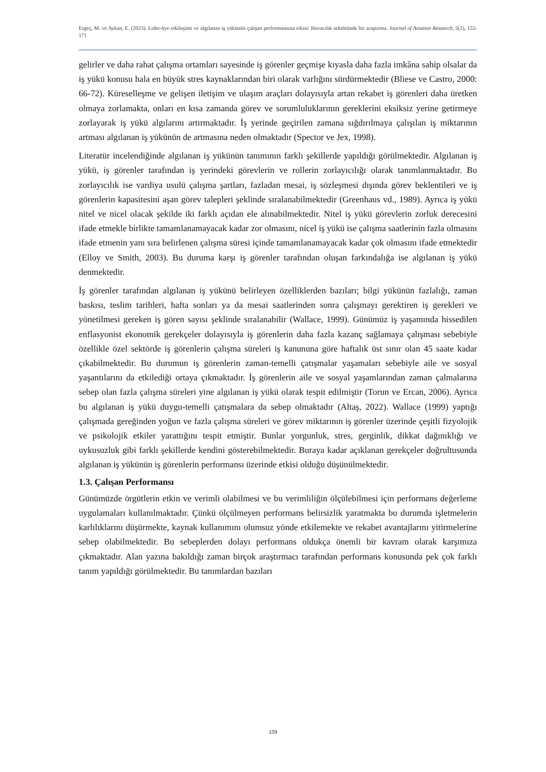Ergeç, M. ve Aykan, E. (2023). Lider-üye etkileşimi ve algılanan iş yükünün çalışan performansına etkisi: Havacılık sektöründe bir araştırma. Journal of Aviation Research, 5(2), 155-171
gelirler ve daha rahat çalışma ortamları sayesinde iş görenler geçmişe kıyasla daha fazla imkâna sahip olsalar da iş yükü konusu hala en büyük stres kaynaklarından biri olarak varlığını sürdürmektedir (Bliese ve Castro, 2000: 66-72). Küreselleşme ve gelişen iletişim ve ulaşım araçları dolayısıyla artan rekabet iş görenleri daha üretken olmaya zorlamakta, onları en kısa zamanda görev ve sorumluluklarının gereklerini eksiksiz yerine getirmeye zorlayarak iş yükü algılarını artırmaktadır. İş yerinde geçirilen zamana sığdırılmaya çalışılan iş miktarının artması algılanan iş yükünün de artmasına neden olmaktadır (Spector ve Jex, 1998).
Literatür incelendiğinde algılanan iş yükünün tanımının farklı şekillerde yapıldığı görülmektedir. Algılanan iş yükü, iş görenler tarafından iş yerindeki görevlerin ve rollerin zorlayıcılığı olarak tanımlanmaktadır. Bu zorlayıcılık ise vardiya usulü çalışma şartları, fazladan mesai, iş sözleşmesi dışında görev beklentileri ve iş görenlerin kapasitesini aşan görev talepleri şeklinde sıralanabilmektedir (Greenhaus vd., 1989). Ayrıca iş yükü nitel ve nicel olacak şekilde iki farklı açıdan ele alınabilmektedir. Nitel iş yükü görevlerin zorluk derecesini ifade etmekle birlikte tamamlanamayacak kadar zor olmasını, nicel iş yükü ise çalışma saatlerinin fazla olmasını ifade etmenin yanı sıra belirlenen çalışma süresi içinde tamamlanamayacak kadar çok olmasını ifade etmektedir (Elloy ve Smith, 2003). Bu duruma karşı iş görenler tarafından oluşan farkındalığa ise algılanan iş yükü denmektedir.
İş görenler tarafından algılanan iş yükünü belirleyen özelliklerden bazıları; bilgi yükünün fazlalığı, zaman baskısı, teslim tarihleri, hafta sonları ya da mesai saatlerinden sonra çalışmayı gerektiren iş gerekleri ve yönetilmesi gereken iş gören sayısı şeklinde sıralanabilir (Wallace, 1999). Günümüz iş yaşamında hissedilen enflasyonist ekonomik gerekçeler dolayısıyla iş görenlerin daha fazla kazanç sağlamaya çalışması sebebiyle özellikle özel sektörde iş görenlerin çalışma süreleri iş kanununa göre haftalık üst sınır olan 45 saate kadar çıkabilmektedir. Bu durumun iş görenlerin zaman-temelli çatışmalar yaşamaları sebebiyle aile ve sosyal yaşantılarını da etkilediği ortaya çıkmaktadır. İş görenlerin aile ve sosyal yaşamlarından zaman çalmalarına sebep olan fazla çalışma süreleri yine algılanan iş yükü olarak tespit edilmiştir (Torun ve Ercan, 2006). Ayrıca bu algılanan iş yükü duygu-temelli çatışmalara da sebep olmaktadır (Altaş, 2022). Wallace (1999) yaptığı çalışmada gereğinden yoğun ve fazla çalışma süreleri ve görev miktarının iş görenler üzerinde çeşitli fizyolojik ve psikolojik etkiler yarattığını tespit etmiştir. Bunlar yorgunluk, stres, gerginlik, dikkat dağınıklığı ve uykusuzluk gibi farklı şekillerde kendini gösterebilmektedir. Buraya kadar açıklanan gerekçeler doğrultusunda algılanan iş yükünün iş görenlerin performansı üzerinde etkisi olduğu düşünülmektedir.
1.3. Çalışan Performansı
Günümüzde örgütlerin etkin ve verimli olabilmesi ve bu verimliliğin ölçülebilmesi için performans değerleme uygulamaları kullanılmaktadır. Çünkü ölçülmeyen performans belirsizlik yaratmakta bu durumda işletmelerin karlılıklarını düşürmekte, kaynak kullanımını olumsuz yönde etkilemekte ve rekabet avantajlarını yitirmelerine sebep olabilmektedir. Bu sebeplerden dolayı performans oldukça önemli bir kavram olarak karşımıza çıkmaktadır. Alan yazına bakıldığı zaman birçok araştırmacı tarafından performans konusunda pek çok farklı tanım yapıldığı görülmektedir. Bu tanımlardan bazıları
159